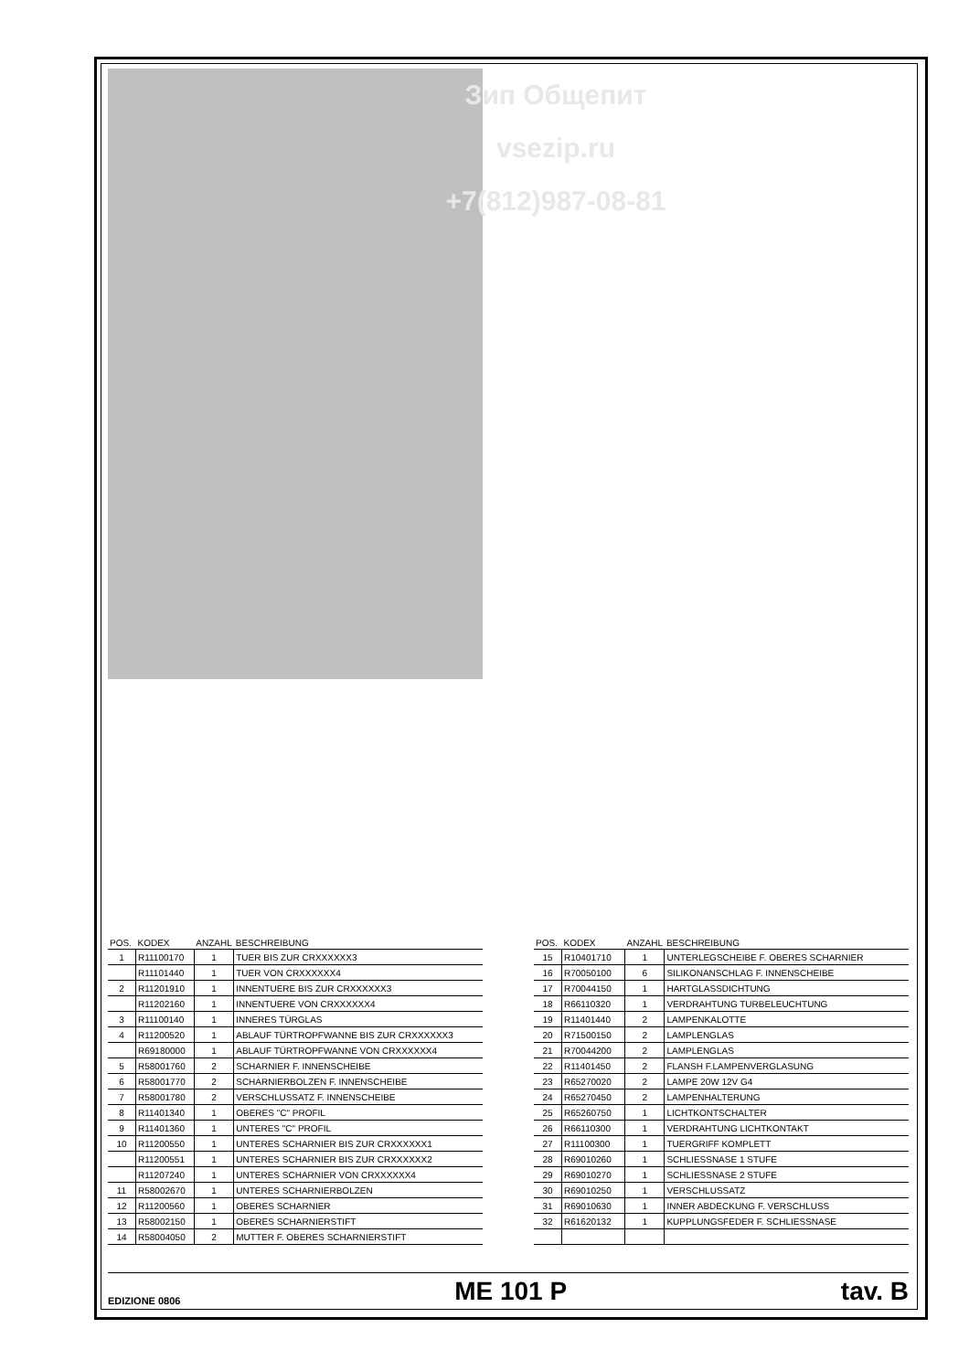Зип Общепит
vsezip.ru
+7(812)987-08-81
| POS. | KODEX | ANZAHL | BESCHREIBUNG |
| --- | --- | --- | --- |
| 1 | R11100170 | 1 | TUER BIS ZUR CRXXXXXX3 |
| | R11101440 | 1 | TUER VON CRXXXXXX4 |
| 2 | R11201910 | 1 | INNENTUERE BIS ZUR CRXXXXXX3 |
| | R11202160 | 1 | INNENTUERE VON CRXXXXXX4 |
| 3 | R11100140 | 1 | INNERES TÜRGLAS |
| 4 | R11200520 | 1 | ABLAUF TÜRTROPFWANNE BIS ZUR CRXXXXXX3 |
| | R69180000 | 1 | ABLAUF TÜRTROPFWANNE VON CRXXXXXX4 |
| 5 | R58001760 | 2 | SCHARNIER F. INNENSCHEIBE |
| 6 | R58001770 | 2 | SCHARNIERBOLZEN F. INNENSCHEIBE |
| 7 | R58001780 | 2 | VERSCHLUSSATZ F. INNENSCHEIBE |
| 8 | R11401340 | 1 | OBERES "C" PROFIL |
| 9 | R11401360 | 1 | UNTERES "C" PROFIL |
| 10 | R11200550 | 1 | UNTERES SCHARNIER BIS ZUR CRXXXXXX1 |
| | R11200551 | 1 | UNTERES SCHARNIER BIS ZUR CRXXXXXX2 |
| | R11207240 | 1 | UNTERES SCHARNIER VON CRXXXXXX4 |
| 11 | R58002670 | 1 | UNTERES SCHARNIERBOLZEN |
| 12 | R11200560 | 1 | OBERES SCHARNIER |
| 13 | R58002150 | 1 | OBERES SCHARNIERSTIFT |
| 14 | R58004050 | 2 | MUTTER F. OBERES SCHARNIERSTIFT |
| POS. | KODEX | ANZAHL | BESCHREIBUNG |
| --- | --- | --- | --- |
| 15 | R10401710 | 1 | UNTERLEGSCHEIBE F. OBERES SCHARNIER |
| 16 | R70050100 | 6 | SILIKONANSCHLAG F. INNENSCHEIBE |
| 17 | R70044150 | 1 | HARTGLASSDICHTUNG |
| 18 | R66110320 | 1 | VERDRAHTUNG TURBELEUCHTUNG |
| 19 | R11401440 | 2 | LAMPENKALOTTE |
| 20 | R71500150 | 2 | LAMPLENGLAS |
| 21 | R70044200 | 2 | LAMPLENGLAS |
| 22 | R11401450 | 2 | FLANSH F.LAMPENVERGLASUNG |
| 23 | R65270020 | 2 | LAMPE 20W 12V G4 |
| 24 | R65270450 | 2 | LAMPENHALTERUNG |
| 25 | R65260750 | 1 | LICHTKONTSCHALTER |
| 26 | R66110300 | 1 | VERDRAHTUNG LICHTKONTAKT |
| 27 | R11100300 | 1 | TUERGRIFF KOMPLETT |
| 28 | R69010260 | 1 | SCHLIESSNASE 1 STUFE |
| 29 | R69010270 | 1 | SCHLIESSNASE 2 STUFE |
| 30 | R69010250 | 1 | VERSCHLUSSATZ |
| 31 | R69010630 | 1 | INNER ABDECKUNG F. VERSCHLUSS |
| 32 | R61620132 | 1 | KUPPLUNGSFEDER F. SCHLIESSNASE |
EDIZIONE 0806 ME 101 P tav. B